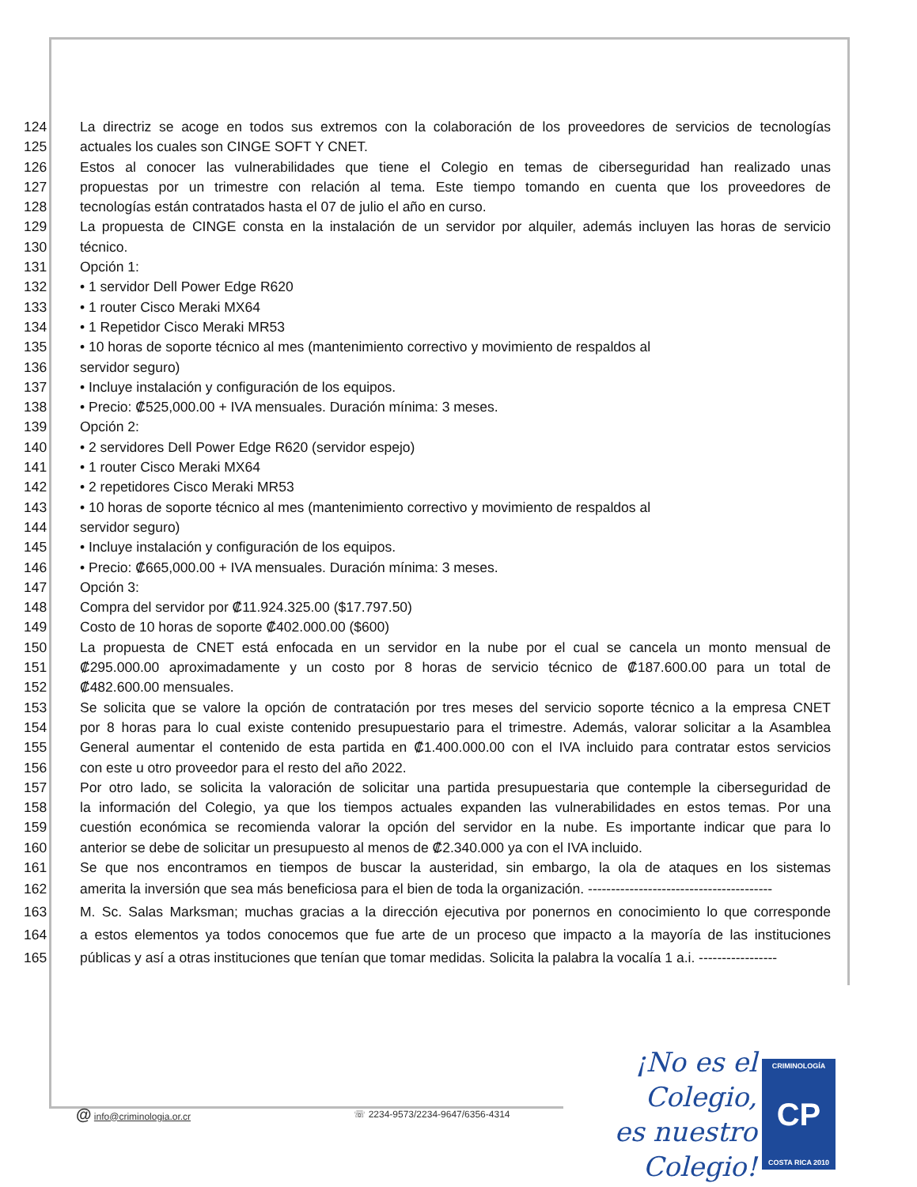124 La directriz se acoge en todos sus extremos con la colaboración de los proveedores de servicios de tecnologías
125 actuales los cuales son CINGE SOFT Y CNET.
126 Estos al conocer las vulnerabilidades que tiene el Colegio en temas de ciberseguridad han realizado unas
127 propuestas por un trimestre con relación al tema. Este tiempo tomando en cuenta que los proveedores de
128 tecnologías están contratados hasta el 07 de julio el año en curso.
129 La propuesta de CINGE consta en la instalación de un servidor por alquiler, además incluyen las horas de servicio
130 técnico.
131 Opción 1:
132 • 1 servidor Dell Power Edge R620
133 • 1 router Cisco Meraki MX64
134 • 1 Repetidor Cisco Meraki MR53
135 • 10 horas de soporte técnico al mes (mantenimiento correctivo y movimiento de respaldos al
136 servidor seguro)
137 • Incluye instalación y configuración de los equipos.
138 • Precio: ₡525,000.00 + IVA mensuales. Duración mínima: 3 meses.
139 Opción 2:
140 • 2 servidores Dell Power Edge R620 (servidor espejo)
141 • 1 router Cisco Meraki MX64
142 • 2 repetidores Cisco Meraki MR53
143 • 10 horas de soporte técnico al mes (mantenimiento correctivo y movimiento de respaldos al
144 servidor seguro)
145 • Incluye instalación y configuración de los equipos.
146 • Precio: ₡665,000.00 + IVA mensuales. Duración mínima: 3 meses.
147 Opción 3:
148 Compra del servidor por ₡11.924.325.00 ($17.797.50)
149 Costo de 10 horas de soporte ₡402.000.00 ($600)
150 La propuesta de CNET está enfocada en un servidor en la nube por el cual se cancela un monto mensual de
151 ₡295.000.00 aproximadamente y un costo por 8 horas de servicio técnico de ₡187.600.00 para un total de
152 ₡482.600.00 mensuales.
153 Se solicita que se valore la opción de contratación por tres meses del servicio soporte técnico a la empresa CNET
154 por 8 horas para lo cual existe contenido presupuestario para el trimestre. Además, valorar solicitar a la Asamblea
155 General aumentar el contenido de esta partida en ₡1.400.000.00 con el IVA incluido para contratar estos servicios
156 con este u otro proveedor para el resto del año 2022.
157 Por otro lado, se solicita la valoración de solicitar una partida presupuestaria que contemple la ciberseguridad de
158 la información del Colegio, ya que los tiempos actuales expanden las vulnerabilidades en estos temas. Por una
159 cuestión económica se recomienda valorar la opción del servidor en la nube. Es importante indicar que para lo
160 anterior se debe de solicitar un presupuesto al menos de ₡2.340.000 ya con el IVA incluido.
161 Se que nos encontramos en tiempos de buscar la austeridad, sin embargo, la ola de ataques en los sistemas
162 amerita la inversión que sea más beneficiosa para el bien de toda la organización. ----------------------------------------
163 M. Sc. Salas Marksman; muchas gracias a la dirección ejecutiva por ponernos en conocimiento lo que corresponde
164 a estos elementos ya todos conocemos que fue arte de un proceso que impacto a la mayoría de las instituciones
165 públicas y así a otras instituciones que tenían que tomar medidas. Solicita la palabra la vocalía 1 a.i. -----------------
@ info@criminologia.or.cr ☏ 2234-9573/2234-9647/6356-4314 ¡No es el Colegio,
es nuestro Colegio!
CRIMINOLOGÍA
CP
COSTA RICA 2010